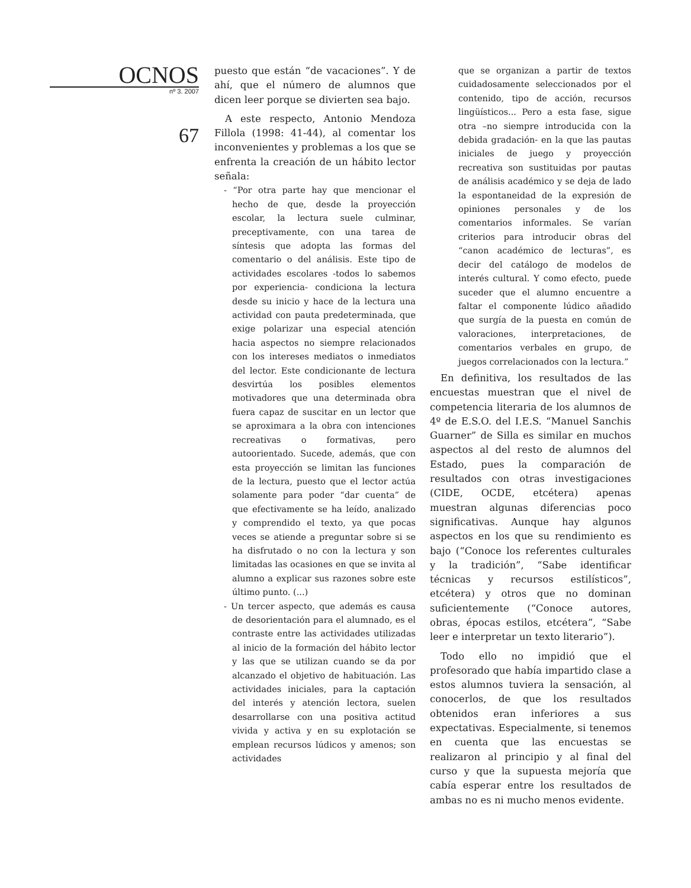OCNOS
nº 3. 2007
67
puesto que están “de vacaciones”. Y de ahí, que el número de alumnos que dicen leer porque se divierten sea bajo.
A este respecto, Antonio Mendoza Fillola (1998: 41-44), al comentar los inconvenientes y problemas a los que se enfrenta la creación de un hábito lector señala:
- “Por otra parte hay que mencionar el hecho de que, desde la proyección escolar, la lectura suele culminar, preceptivamente, con una tarea de síntesis que adopta las formas del comentario o del análisis. Este tipo de actividades escolares -todos lo sabemos por experiencia- condiciona la lectura desde su inicio y hace de la lectura una actividad con pauta predeterminada, que exige polarizar una especial atención hacia aspectos no siempre relacionados con los intereses mediatos o inmediatos del lector. Este condicionante de lectura desvirtúa los posibles elementos motivadores que una determinada obra fuera capaz de suscitar en un lector que se aproximara a la obra con intenciones recreativas o formativas, pero autoorientado. Sucede, además, que con esta proyección se limitan las funciones de la lectura, puesto que el lector actúa solamente para poder “dar cuenta” de que efectivamente se ha leído, analizado y comprendido el texto, ya que pocas veces se atiende a preguntar sobre si se ha disfrutado o no con la lectura y son limitadas las ocasiones en que se invita al alumno a explicar sus razones sobre este último punto. (...)
- Un tercer aspecto, que además es causa de desorientación para el alumnado, es el contraste entre las actividades utilizadas al inicio de la formación del hábito lector y las que se utilizan cuando se da por alcanzado el objetivo de habituación. Las actividades iniciales, para la captación del interés y atención lectora, suelen desarrollarse con una positiva actitud vivida y activa y en su explotación se emplean recursos lúdicos y amenos; son actividades
que se organizan a partir de textos cuidadosamente seleccionados por el contenido, tipo de acción, recursos lingüísticos... Pero a esta fase, sigue otra –no siempre introducida con la debida gradación- en la que las pautas iniciales de juego y proyección recreativa son sustituidas por pautas de análisis académico y se deja de lado la espontaneidad de la expresión de opiniones personales y de los comentarios informales. Se varían criterios para introducir obras del “canon académico de lecturas”, es decir del catálogo de modelos de interés cultural. Y como efecto, puede suceder que el alumno encuentre a faltar el componente lúdico añadido que surgía de la puesta en común de valoraciones, interpretaciones, de comentarios verbales en grupo, de juegos correlacionados con la lectura.”
En definitiva, los resultados de las encuestas muestran que el nivel de competencia literaria de los alumnos de 4º de E.S.O. del I.E.S. “Manuel Sanchis Guarner” de Silla es similar en muchos aspectos al del resto de alumnos del Estado, pues la comparación de resultados con otras investigaciones (CIDE, OCDE, etcétera) apenas muestran algunas diferencias poco significativas. Aunque hay algunos aspectos en los que su rendimiento es bajo (“Conoce los referentes culturales y la tradición”, “Sabe identificar técnicas y recursos estilísticos”, etcétera) y otros que no dominan suficientemente (“Conoce autores, obras, épocas estilos, etcétera”, “Sabe leer e interpretar un texto literario”).
Todo ello no impidió que el profesorado que había impartido clase a estos alumnos tuviera la sensación, al conocerlos, de que los resultados obtenidos eran inferiores a sus expectativas. Especialmente, si tenemos en cuenta que las encuestas se realizaron al principio y al final del curso y que la supuesta mejoría que cabía esperar entre los resultados de ambas no es ni mucho menos evidente.